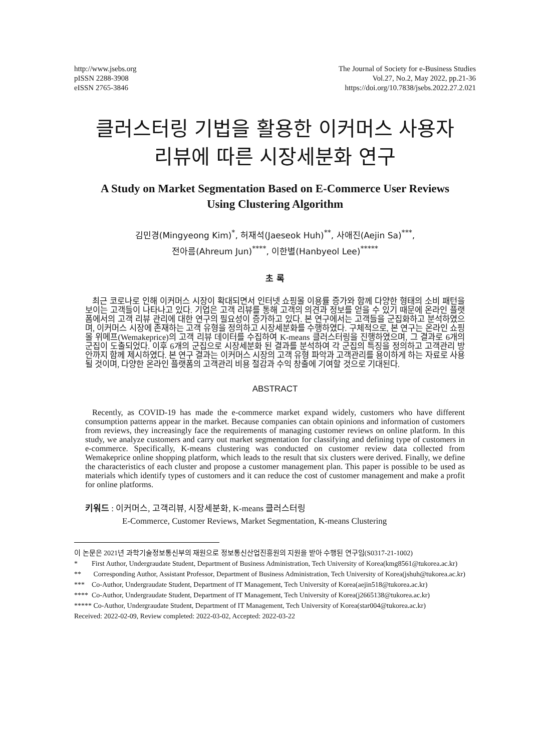http://www.jsebs.org
pISSN 2288-3908
eISSN 2765-3846
The Journal of Society for e-Business Studies
Vol.27, No.2, May 2022, pp.21-36
https://doi.org/10.7838/jsebs.2022.27.2.021
클러스터링 기법을 활용한 이커머스 사용자
리뷰에 따른 시장세분화 연구
A Study on Market Segmentation Based on E-Commerce User Reviews
Using Clustering Algorithm
김민경(Mingyeong Kim)<sup>*</sup>, 허재석(Jaeseok Huh)<sup>**</sup>, 사애진(Aejin Sa)<sup>***</sup>,
전아름(Ahreum Jun)<sup>****</sup>, 이한별(Hanbyeol Lee)<sup>*****</sup>
초 록
최근 코로나로 인해 이커머스 시장이 확대되면서 인터넷 쇼핑몰 이용률 증가와 함께 다양한 형태의 소비 패턴을 보이는 고객들이 나타나고 있다. 기업은 고객 리뷰를 통해 고객의 의견과 정보를 얻을 수 있기 때문에 온라인 플랫폼에서의 고객 리뷰 관리에 대한 연구의 필요성이 증가하고 있다. 본 연구에서는 고객들을 군집화하고 분석하였으며, 이커머스 시장에 존재하는 고객 유형을 정의하고 시장세분화를 수행하였다. 구체적으로, 본 연구는 온라인 쇼핑몰 위메프(Wemakeprice)의 고객 리뷰 데이터를 수집하여 K-means 클러스터링을 진행하였으며, 그 결과로 6개의 군집이 도출되었다. 이후 6개의 군집으로 시장세분화 된 결과를 분석하여 각 군집의 특징을 정의하고 고객관리 방안까지 함께 제시하였다. 본 연구 결과는 이커머스 시장의 고객 유형 파악과 고객관리를 용이하게 하는 자료로 사용될 것이며, 다양한 온라인 플랫폼의 고객관리 비용 절감과 수익 창출에 기여할 것으로 기대된다.
ABSTRACT
Recently, as COVID-19 has made the e-commerce market expand widely, customers who have different consumption patterns appear in the market. Because companies can obtain opinions and information of customers from reviews, they increasingly face the requirements of managing customer reviews on online platform. In this study, we analyze customers and carry out market segmentation for classifying and defining type of customers in e-commerce. Specifically, K-means clustering was conducted on customer review data collected from Wemakeprice online shopping platform, which leads to the result that six clusters were derived. Finally, we define the characteristics of each cluster and propose a customer management plan. This paper is possible to be used as materials which identify types of customers and it can reduce the cost of customer management and make a profit for online platforms.
키워드 : 이커머스, 고객리뷰, 시장세분화, K-means 클러스터링
E-Commerce, Customer Reviews, Market Segmentation, K-means Clustering
이 논문은 2021년 과학기술정보통신부의 재원으로 정보통신산업진흥원의 지원을 받아 수행된 연구임(S0317-21-1002)
* First Author, Undergraudate Student, Department of Business Administration, Tech University of Korea(kmg8561@tukorea.ac.kr)
** Corresponding Author, Assistant Professor, Department of Business Administration, Tech University of Korea(jshuh@tukorea.ac.kr)
*** Co-Author, Undergraudate Student, Department of IT Management, Tech University of Korea(aejin518@tukorea.ac.kr)
**** Co-Author, Undergraudate Student, Department of IT Management, Tech University of Korea(j2665138@tukorea.ac.kr)
***** Co-Author, Undergraudate Student, Department of IT Management, Tech University of Korea(star004@tukorea.ac.kr)
Received: 2022-02-09, Review completed: 2022-03-02, Accepted: 2022-03-22